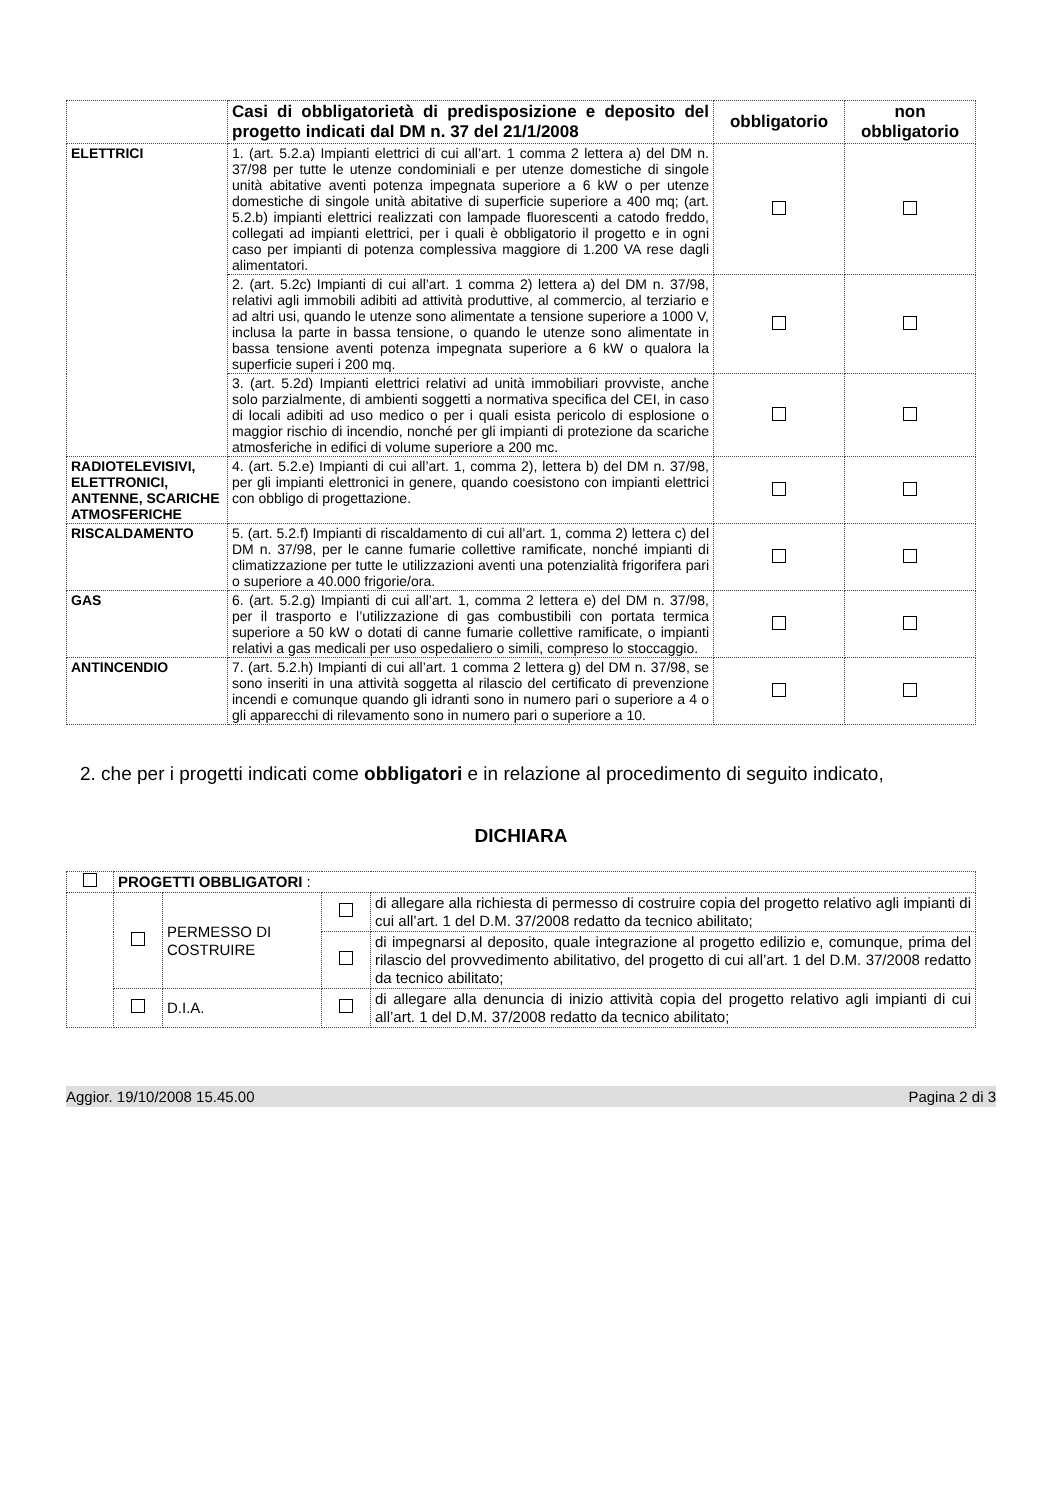| | Casi di obbligatorietà di predisposizione e deposito del progetto indicati dal DM n. 37 del 21/1/2008 | obbligatorio | non obbligatorio |
| --- | --- | --- | --- |
| ELETTRICI | 1. (art. 5.2.a) Impianti elettrici di cui all’art. 1 comma 2 lettera a) del DM n. 37/98 per tutte le utenze condominiali e per utenze domestiche di singole unità abitative aventi potenza impegnata superiore a 6 kW o per utenze domestiche di singole unità abitative di superficie superiore a 400 mq; (art. 5.2.b) impianti elettrici realizzati con lampade fluorescenti a catodo freddo, collegati ad impianti elettrici, per i quali è obbligatorio il progetto e in ogni caso per impianti di potenza complessiva maggiore di 1.200 VA rese dagli alimentatori. | | |
| | 2. (art. 5.2c) Impianti di cui all’art. 1 comma 2) lettera a) del DM n. 37/98, relativi agli immobili adibiti ad attività produttive, al commercio, al terziario e ad altri usi, quando le utenze sono alimentate a tensione superiore a 1000 V, inclusa la parte in bassa tensione, o quando le utenze sono alimentate in bassa tensione aventi potenza impegnata superiore a 6 kW o qualora la superficie superi i 200 mq. | | |
| | 3. (art. 5.2d) Impianti elettrici relativi ad unità immobiliari provviste, anche solo parzialmente, di ambienti soggetti a normativa specifica del CEI, in caso di locali adibiti ad uso medico o per i quali esista pericolo di esplosione o maggior rischio di incendio, nonché per gli impianti di protezione da scariche atmosferiche in edifici di volume superiore a 200 mc. | | |
| RADIOTELEVISIVI, ELETTRONICI, ANTENNE, SCARICHE ATMOSFERICHE | 4. (art. 5.2.e) Impianti di cui all’art. 1, comma 2), lettera b) del DM n. 37/98, per gli impianti elettronici in genere, quando coesistono con impianti elettrici con obbligo di progettazione. | | |
| RISCALDAMENTO | 5. (art. 5.2.f) Impianti di riscaldamento di cui all’art. 1, comma 2) lettera c) del DM n. 37/98, per le canne fumarie collettive ramificate, nonché impianti di climatizzazione per tutte le utilizzazioni aventi una potenzialità frigorifera pari o superiore a 40.000 frigorie/ora. | | |
| GAS | 6. (art. 5.2.g) Impianti di cui all’art. 1, comma 2 lettera e) del DM n. 37/98, per il trasporto e l’utilizzazione di gas combustibili con portata termica superiore a 50 kW o dotati di canne fumarie collettive ramificate, o impianti relativi a gas medicali per uso ospedaliero o simili, compreso lo stoccaggio. | | |
| ANTINCENDIO | 7. (art. 5.2.h) Impianti di cui all’art. 1 comma 2 lettera g) del DM n. 37/98, se sono inseriti in una attività soggetta al rilascio del certificato di prevenzione incendi e comunque quando gli idranti sono in numero pari o superiore a 4 o gli apparecchi di rilevamento sono in numero pari o superiore a 10. | | |
2. che per i progetti indicati come obbligatori e in relazione al procedimento di seguito indicato,
DICHIARA
| | PROGETTI OBBLIGATORI : | | | |
| | | PERMESSO DI COSTRUIRE | | di allegare alla richiesta di permesso di costruire copia del progetto relativo agli impianti di cui all’art. 1 del D.M. 37/2008 redatto da tecnico abilitato; |
| | | | | di impegnarsi al deposito, quale integrazione al progetto edilizio e, comunque, prima del rilascio del provvedimento abilitativo, del progetto di cui all’art. 1 del D.M. 37/2008 redatto da tecnico abilitato; |
| | | D.I.A. | | di allegare alla denuncia di inizio attività copia del progetto relativo agli impianti di cui all’art. 1 del D.M. 37/2008 redatto da tecnico abilitato; |
Aggior. 19/10/2008 15.45.00 Pagina 2 di 3